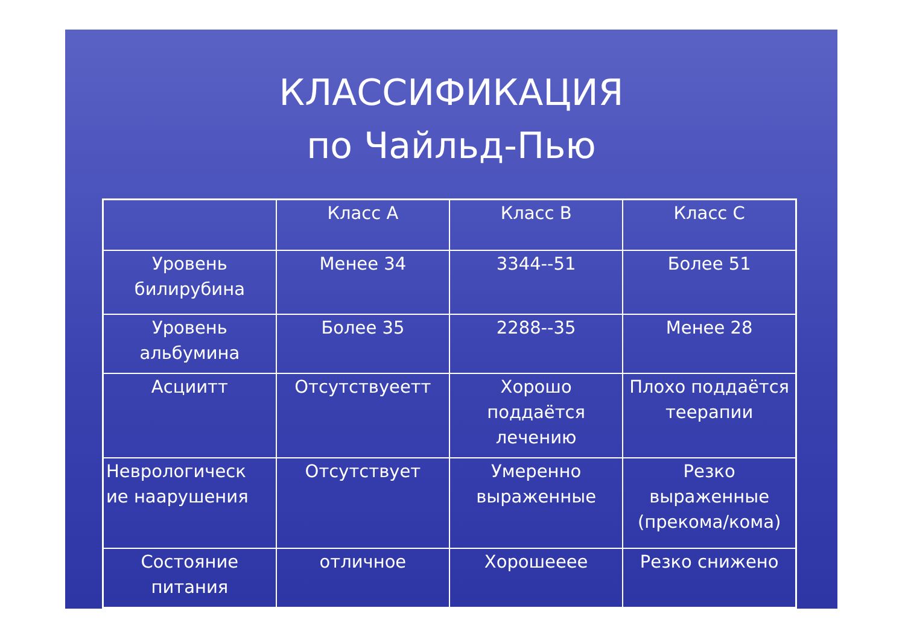КЛАССИФИКАЦИЯ
по Чайльд-Пью
| | Класс A | Класс B | Класс C |
| Уровень билирубина | Менее 34 | 3344--51 | Более 51 |
| Уровень альбумина | Более 35 | 2288--35 | Менее 28 |
| Асциитт | Отсутствуеетт | Хорошо поддаётся лечению | Плохо поддаётся теерапии |
| Неврологическ ие наарушения | Отсутствует | Умеренно выраженные | Резко выраженные (прекома/кома) |
| Состояние питания | отличное | Хорошееее | Резко снижено |